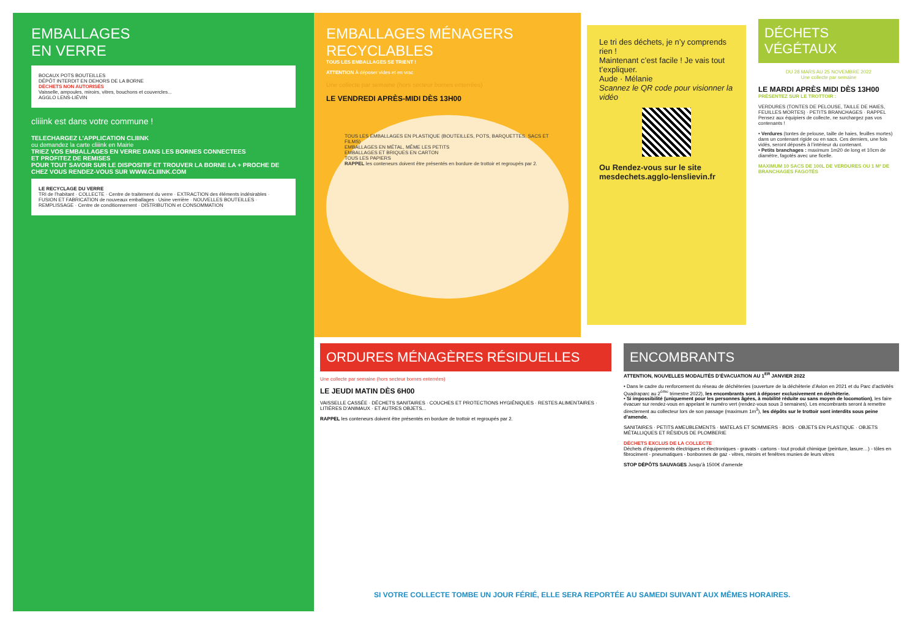EMBALLAGES
EN VERRE
BOCAUX POTS BOUTEILLES
DÉPÔT INTERDIT EN DEHORS DE LA BORNE
DÉCHETS NON AUTORISÉS
Vaisselle, ampoules, miroirs, vitres, bouchons et couvercles...
AGGLO LENS-LIÉVIN
cliiink est dans votre commune !
TELECHARGEZ L’APPLICATION CLIIINK
ou demandez la carte cliiink en Mairie
TRIEZ VOS EMBALLAGES EN VERRE DANS LES BORNES CONNECTEES
ET PROFITEZ DE REMISES
POUR TOUT SAVOIR SUR LE DISPOSITIF ET TROUVER LA BORNE LA + PROCHE DE CHEZ VOUS RENDEZ-VOUS SUR WWW.CLIIINK.COM
LE RECYCLAGE DU VERRE
TRI de l’habitant · COLLECTE · Centre de traitement du verre · EXTRACTION des éléments indésirables · FUSION ET FABRICATION de nouveaux emballages · Usine verrière · NOUVELLES BOUTEILLES · REMPLISSAGE · Centre de conditionnement · DISTRIBUTION et CONSOMMATION
EMBALLAGES MÉNAGERS RECYCLABLES
TOUS LES EMBALLAGES SE TRIENT !
ATTENTION À déposer vides et en vrac
Une collecte par semaine (hors secteur bornes enterrées)
LE VENDREDI APRÈS-MIDI DÈS 13H00
TOUS LES EMBALLAGES EN PLASTIQUE (BOUTEILLES, POTS, BARQUETTES, SACS ET FILMS)
EMBALLAGES EN MÉTAL, MÊME LES PETITS
EMBALLAGES ET BRIQUES EN CARTON
TOUS LES PAPIERS
RAPPEL les conteneurs doivent être présentés en bordure de trottoir et regroupés par 2.
Le tri des déchets, je n’y comprends rien !
Maintenant c’est facile ! Je vais tout t’expliquer.
Aude · Mélanie
Scannez le QR code pour visionner la vidéo
Ou Rendez-vous sur le site mesdechets.agglo-lenslievin.fr
DÉCHETS VÉGÉTAUX
DU 28 MARS AU 25 NOVEMBRE 2022
Une collecte par semaine
LE MARDI APRÈS MIDI DÈS 13H00
PRÉSENTEZ SUR LE TROTTOIR :
VERDURES (TONTES DE PELOUSE, TAILLE DE HAIES, FEUILLES MORTES) · PETITS BRANCHAGES · RAPPEL Pensez aux équipiers de collecte, ne surchargez pas vos contenants !
• Verdures (tontes de pelouse, taille de haies, feuilles mortes) dans un contenant rigide ou en sacs. Ces derniers, une fois vidés, seront déposés à l’intérieur du contenant.
• Petits branchages : maximum 1m20 de long et 10cm de diamètre, fagotés avec une ficelle.
MAXIMUM 10 SACS DE 100L DE VERDURES OU 1 M³ DE BRANCHAGES FAGOTÉS
ORDURES MÉNAGÈRES RÉSIDUELLES
Une collecte par semaine (hors secteur bornes enterrées)
LE JEUDI MATIN DÈS 6H00
VAISSELLE CASSÉE · DÉCHETS SANITAIRES · COUCHES ET PROTECTIONS HYGIÉNIQUES · RESTES ALIMENTAIRES · LITIÈRES D’ANIMAUX · ET AUTRES OBJETS...
RAPPEL les conteneurs doivent être présentés en bordure de trottoir et regroupés par 2.
ENCOMBRANTS
ATTENTION, NOUVELLES MODALITÉS D’ÉVACUATION AU 1<sup>ER</sup> JANVIER 2022
• Dans le cadre du renforcement du réseau de déchèteries (ouverture de la déchèterie d’Avion en 2021 et du Parc d’activités Quadraparc au 2<sup>ème</sup> trimestre 2022), les encombrants sont à déposer exclusivement en déchèterie.
• Si impossibilité (uniquement pour les personnes âgées, à mobilité réduite ou sans moyen de locomotion), les faire évacuer sur rendez-vous en appelant le numéro vert (rendez-vous sous 3 semaines). Les encombrants seront à remettre directement au collecteur lors de son passage (maximum 1m<sup>3</sup>), les dépôts sur le trottoir sont interdits sous peine d’amende.
SANITAIRES · PETITS AMEUBLEMENTS · MATELAS ET SOMMIERS · BOIS · OBJETS EN PLASTIQUE · OBJETS MÉTALLIQUES ET RÉSIDUS DE PLOMBERIE
DÉCHETS EXCLUS DE LA COLLECTE
Déchets d’équipements électriques et électroniques - gravats - cartons - tout produit chimique (peinture, lasure…) - tôles en fibrociment - pneumatiques - bonbonnes de gaz - vitres, miroirs et fenêtres munies de leurs vitres
STOP DÉPÔTS SAUVAGES Jusqu’à 1500€ d’amende
SI VOTRE COLLECTE TOMBE UN JOUR FÉRIÉ, ELLE SERA REPORTÉE AU SAMEDI SUIVANT AUX MÊMES HORAIRES.